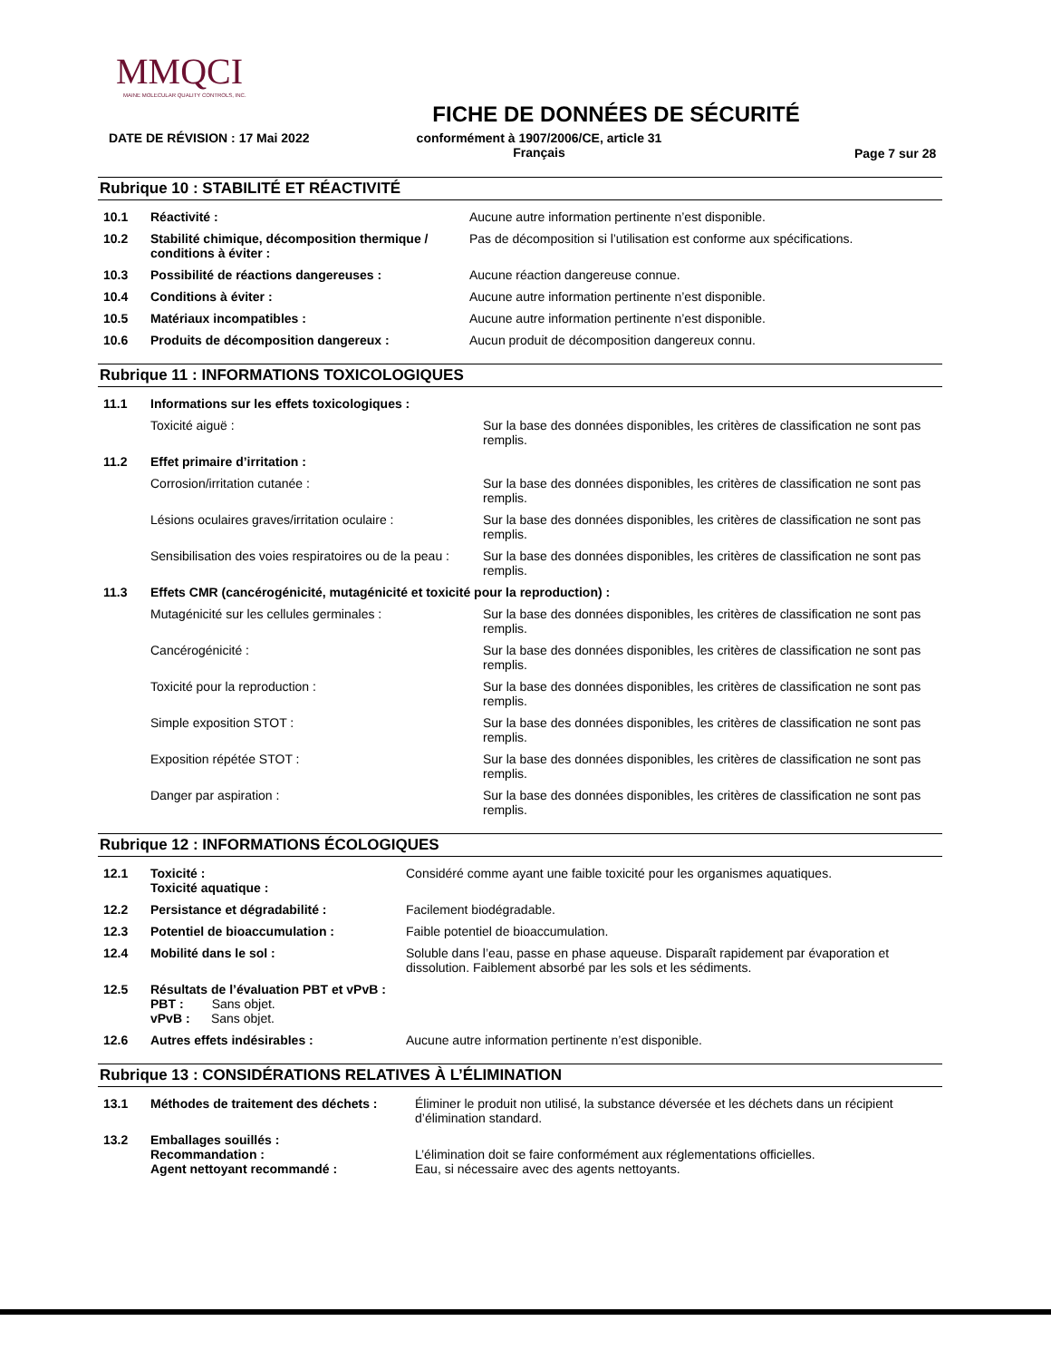MMQCI
MAINE MOLECULAR QUALITY CONTROLS, INC.
FICHE DE DONNÉES DE SÉCURITÉ
DATE DE RÉVISION : 17 Mai 2022 conformément à 1907/2006/CE, article 31
Français Page 7 sur 28
Rubrique 10 : STABILITÉ ET RÉACTIVITÉ
| 10.1 | Réactivité : | Aucune autre information pertinente n’est disponible. |
| 10.2 | Stabilité chimique, décomposition thermique / conditions à éviter : | Pas de décomposition si l’utilisation est conforme aux spécifications. |
| 10.3 | Possibilité de réactions dangereuses : | Aucune réaction dangereuse connue. |
| 10.4 | Conditions à éviter : | Aucune autre information pertinente n’est disponible. |
| 10.5 | Matériaux incompatibles : | Aucune autre information pertinente n’est disponible. |
| 10.6 | Produits de décomposition dangereux : | Aucun produit de décomposition dangereux connu. |
Rubrique 11 : INFORMATIONS TOXICOLOGIQUES
| 11.1 | Informations sur les effets toxicologiques : | |
| | Toxicité aiguë : | Sur la base des données disponibles, les critères de classification ne sont pas remplis. |
| 11.2 | Effet primaire d’irritation : | |
| | Corrosion/irritation cutanée : | Sur la base des données disponibles, les critères de classification ne sont pas remplis. |
| | Lésions oculaires graves/irritation oculaire : | Sur la base des données disponibles, les critères de classification ne sont pas remplis. |
| | Sensibilisation des voies respiratoires ou de la peau : | Sur la base des données disponibles, les critères de classification ne sont pas remplis. |
| 11.3 | Effets CMR (cancérogénicité, mutagénicité et toxicité pour la reproduction) : | |
| | Mutagénicité sur les cellules germinales : | Sur la base des données disponibles, les critères de classification ne sont pas remplis. |
| | Cancérogénicité : | Sur la base des données disponibles, les critères de classification ne sont pas remplis. |
| | Toxicité pour la reproduction : | Sur la base des données disponibles, les critères de classification ne sont pas remplis. |
| | Simple exposition STOT : | Sur la base des données disponibles, les critères de classification ne sont pas remplis. |
| | Exposition répétée STOT : | Sur la base des données disponibles, les critères de classification ne sont pas remplis. |
| | Danger par aspiration : | Sur la base des données disponibles, les critères de classification ne sont pas remplis. |
Rubrique 12 : INFORMATIONS ÉCOLOGIQUES
| 12.1 | Toxicité : Toxicité aquatique : | Considéré comme ayant une faible toxicité pour les organismes aquatiques. |
| 12.2 | Persistance et dégradabilité : | Facilement biodégradable. |
| 12.3 | Potentiel de bioaccumulation : | Faible potentiel de bioaccumulation. |
| 12.4 | Mobilité dans le sol : | Soluble dans l’eau, passe en phase aqueuse. Disparaît rapidement par évaporation et dissolution. Faiblement absorbé par les sols et les sédiments. |
| 12.5 | Résultats de l’évaluation PBT et vPvB : PBT : Sans objet. vPvB : Sans objet. | |
| 12.6 | Autres effets indésirables : | Aucune autre information pertinente n’est disponible. |
Rubrique 13 : CONSIDÉRATIONS RELATIVES À L’ÉLIMINATION
| 13.1 | Méthodes de traitement des déchets : | Éliminer le produit non utilisé, la substance déversée et les déchets dans un récipient d’élimination standard. |
| 13.2 | Emballages souillés : Recommandation : Agent nettoyant recommandé : | L’élimination doit se faire conformément aux réglementations officielles. Eau, si nécessaire avec des agents nettoyants. |